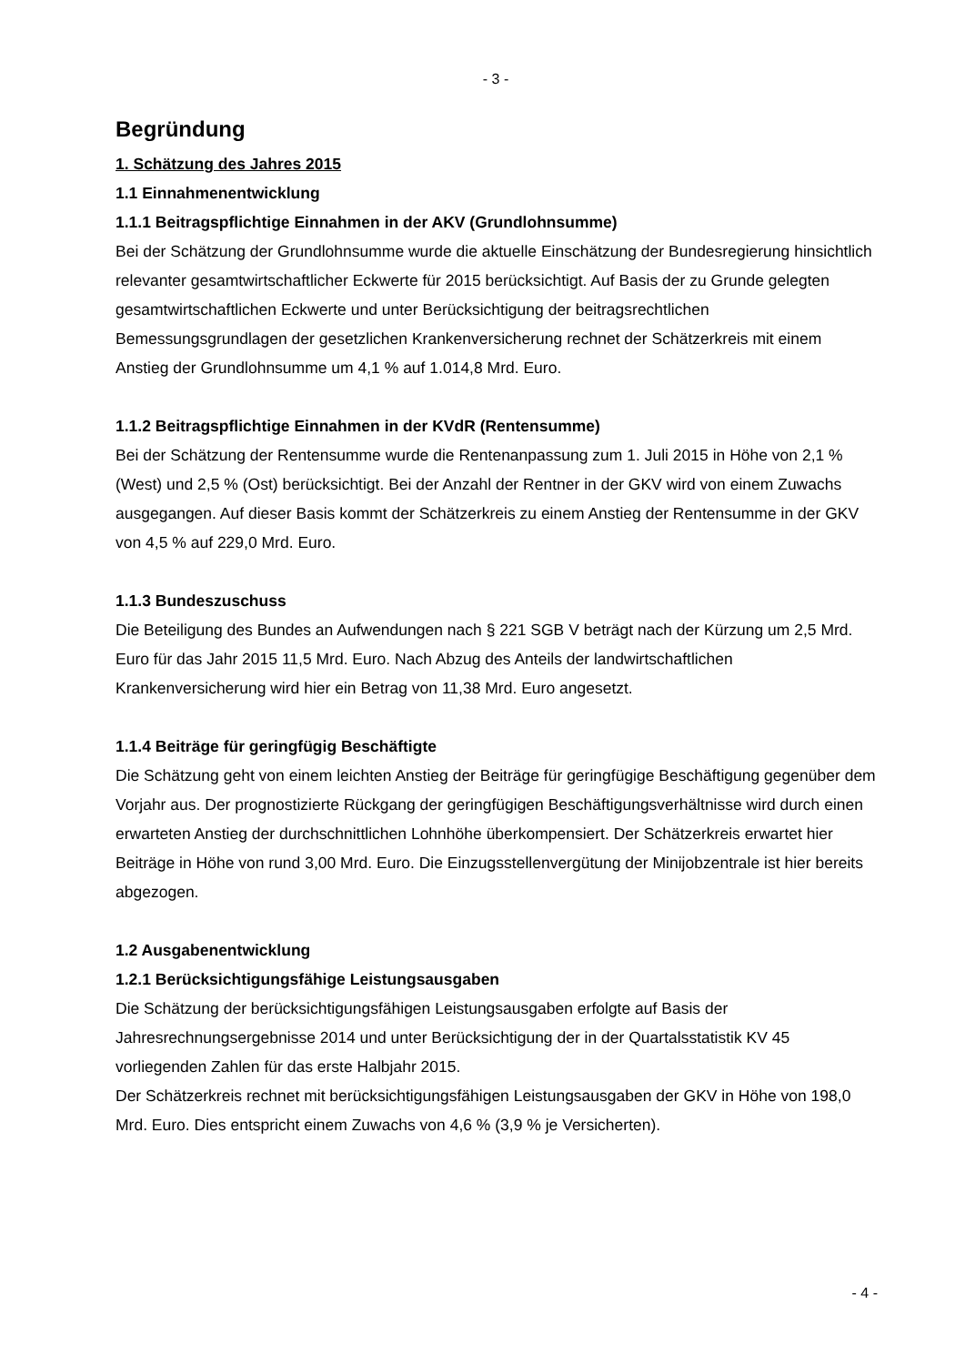- 3 -
Begründung
1. Schätzung des Jahres 2015
1.1 Einnahmenentwicklung
1.1.1 Beitragspflichtige Einnahmen in der AKV (Grundlohnsumme)
Bei der Schätzung der Grundlohnsumme wurde die aktuelle Einschätzung der Bundesregierung hinsichtlich relevanter gesamtwirtschaftlicher Eckwerte für 2015 berücksichtigt. Auf Basis der zu Grunde gelegten gesamtwirtschaftlichen Eckwerte und unter Berücksichtigung der beitragsrechtlichen Bemessungsgrundlagen der gesetzlichen Krankenversicherung rechnet der Schätzerkreis mit einem Anstieg der Grundlohnsumme um 4,1 % auf 1.014,8 Mrd. Euro.
1.1.2 Beitragspflichtige Einnahmen in der KVdR (Rentensumme)
Bei der Schätzung der Rentensumme wurde die Rentenanpassung zum 1. Juli 2015 in Höhe von 2,1 % (West) und 2,5 % (Ost) berücksichtigt. Bei der Anzahl der Rentner in der GKV wird von einem Zuwachs ausgegangen. Auf dieser Basis kommt der Schätzerkreis zu einem Anstieg der Rentensumme in der GKV von 4,5 % auf 229,0 Mrd. Euro.
1.1.3 Bundeszuschuss
Die Beteiligung des Bundes an Aufwendungen nach § 221 SGB V beträgt nach der Kürzung um 2,5 Mrd. Euro für das Jahr 2015 11,5 Mrd. Euro. Nach Abzug des Anteils der landwirtschaftlichen Krankenversicherung wird hier ein Betrag von 11,38 Mrd. Euro angesetzt.
1.1.4 Beiträge für geringfügig Beschäftigte
Die Schätzung geht von einem leichten Anstieg der Beiträge für geringfügige Beschäftigung gegenüber dem Vorjahr aus. Der prognostizierte Rückgang der geringfügigen Beschäftigungsverhältnisse wird durch einen erwarteten Anstieg der durchschnittlichen Lohnhöhe überkompensiert. Der Schätzerkreis erwartet hier Beiträge in Höhe von rund 3,00 Mrd. Euro. Die Einzugsstellenvergütung der Minijobzentrale ist hier bereits abgezogen.
1.2 Ausgabenentwicklung
1.2.1 Berücksichtigungsfähige Leistungsausgaben
Die Schätzung der berücksichtigungsfähigen Leistungsausgaben erfolgte auf Basis der Jahresrechnungsergebnisse 2014 und unter Berücksichtigung der in der Quartalsstatistik KV 45 vorliegenden Zahlen für das erste Halbjahr 2015.
Der Schätzerkreis rechnet mit berücksichtigungsfähigen Leistungsausgaben der GKV in Höhe von 198,0 Mrd. Euro. Dies entspricht einem Zuwachs von 4,6 % (3,9 % je Versicherten).
- 4 -